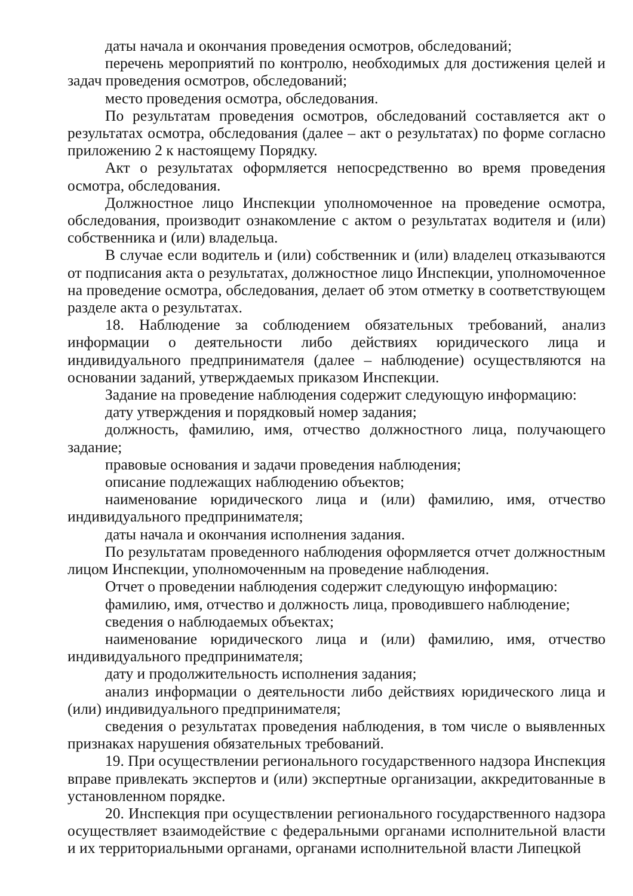даты начала и окончания проведения осмотров, обследований;
перечень мероприятий по контролю, необходимых для достижения целей и задач проведения осмотров, обследований;
место проведения осмотра, обследования.
По результатам проведения осмотров, обследований составляется акт о результатах осмотра, обследования (далее – акт о результатах) по форме согласно приложению 2 к настоящему Порядку.
Акт о результатах оформляется непосредственно во время проведения осмотра, обследования.
Должностное лицо Инспекции уполномоченное на проведение осмотра, обследования, производит ознакомление с актом о результатах водителя и (или) собственника и (или) владельца.
В случае если водитель и (или) собственник и (или) владелец отказываются от подписания акта о результатах, должностное лицо Инспекции, уполномоченное на проведение осмотра, обследования, делает об этом отметку в соответствующем разделе акта о результатах.
18. Наблюдение за соблюдением обязательных требований, анализ информации о деятельности либо действиях юридического лица и индивидуального предпринимателя (далее – наблюдение) осуществляются на основании заданий, утверждаемых приказом Инспекции.
Задание на проведение наблюдения содержит следующую информацию:
дату утверждения и порядковый номер задания;
должность, фамилию, имя, отчество должностного лица, получающего задание;
правовые основания и задачи проведения наблюдения;
описание подлежащих наблюдению объектов;
наименование юридического лица и (или) фамилию, имя, отчество индивидуального предпринимателя;
даты начала и окончания исполнения задания.
По результатам проведенного наблюдения оформляется отчет должностным лицом Инспекции, уполномоченным на проведение наблюдения.
Отчет о проведении наблюдения содержит следующую информацию:
фамилию, имя, отчество и должность лица, проводившего наблюдение;
сведения о наблюдаемых объектах;
наименование юридического лица и (или) фамилию, имя, отчество индивидуального предпринимателя;
дату и продолжительность исполнения задания;
анализ информации о деятельности либо действиях юридического лица и (или) индивидуального предпринимателя;
сведения о результатах проведения наблюдения, в том числе о выявленных признаках нарушения обязательных требований.
19. При осуществлении регионального государственного надзора Инспекция вправе привлекать экспертов и (или) экспертные организации, аккредитованные в установленном порядке.
20. Инспекция при осуществлении регионального государственного надзора осуществляет взаимодействие с федеральными органами исполнительной власти и их территориальными органами, органами исполнительной власти Липецкой